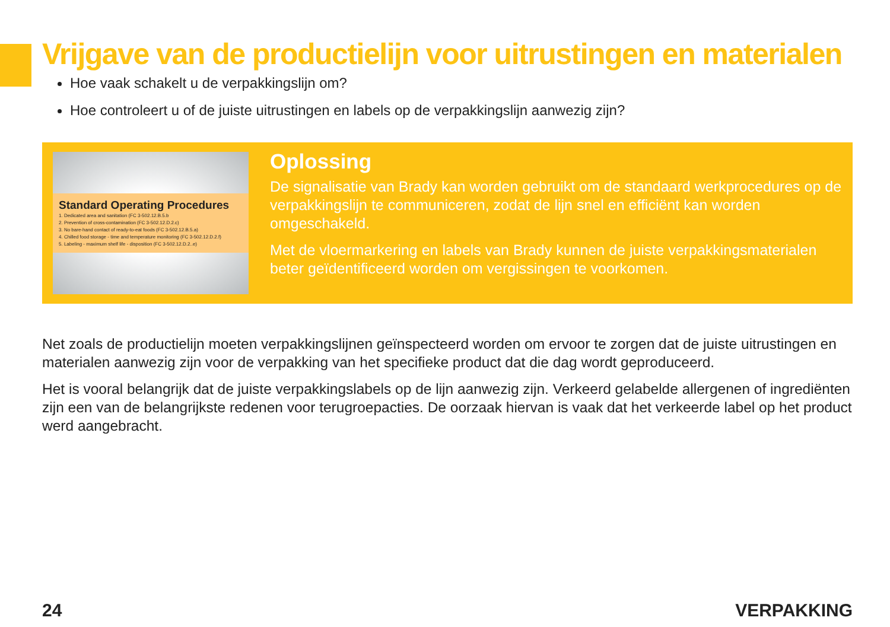Vrijgave van de productielijn voor uitrustingen en materialen
Hoe vaak schakelt u de verpakkingslijn om?
Hoe controleert u of de juiste uitrustingen en labels op de verpakkingslijn aanwezig zijn?
Standard Operating Procedures
1. Dedicated area and sanitation (FC 3-502.12.B.5.b
2. Prevention of cross-contamination (FC 3-502.12.D.2.c)
3. No bare-hand contact of ready-to-eat foods (FC 3-502.12.B.5.a)
4. Chilled food storage - time and temperature monitoring (FC 3-502.12.D.2.f)
5. Labeling - maximum shelf life - disposition (FC 3-502.12.D.2..e)
Oplossing
De signalisatie van Brady kan worden gebruikt om de standaard werkprocedures op de verpakkingslijn te communiceren, zodat de lijn snel en efficiënt kan worden omgeschakeld.
Met de vloermarkering en labels van Brady kunnen de juiste verpakkingsmaterialen beter geïdentificeerd worden om vergissingen te voorkomen.
Net zoals de productielijn moeten verpakkingslijnen geïnspecteerd worden om ervoor te zorgen dat de juiste uitrustingen en materialen aanwezig zijn voor de verpakking van het specifieke product dat die dag wordt geproduceerd.
Het is vooral belangrijk dat de juiste verpakkingslabels op de lijn aanwezig zijn. Verkeerd gelabelde allergenen of ingrediënten zijn een van de belangrijkste redenen voor terugroepacties. De oorzaak hiervan is vaak dat het verkeerde label op het product werd aangebracht.
24 VERPAKKING